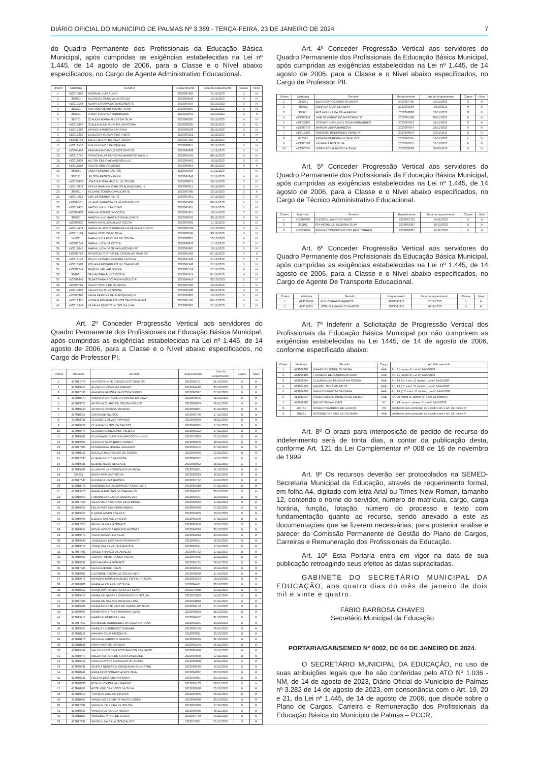DIÁRIO OFICIAL DO MUNICÍPIO DE PALMAS Nº 3.389 - TERÇA-FEIRA, 23 DE JANEIRO DE 2024 7
do Quadro Permanente dos Profissionais da Educação Básica Municipal, após cumpridas as exigências estabelecidas na Lei nº 1.445, de 14 agosto de 2006, para a Classe e o Nível abaixo especificados, no Cargo de Agente Administrativo Educacional.
| Ordem | Matrícula | Servidor | Requerimento | Data do requerimento | Classe | Nível |
| --- | --- | --- | --- | --- | --- | --- |
| 1. | 413016950 | ADRIANE DIAS ALVES | 2023067850 | 27/11/2023 | D | III |
| 2. | 303991 | ALCIRENE SARAIVA DE SOUZA | 2023066546 | 16/11/2023 | H | IV |
| 3. | 413013148 | ALMIR SARAIVA DO NASCIMENTO | 2023064347 | 30/10/2023 | D | III |
| 4. | 382321 | ANTONIO OLIVEIRA LIMA FILHO | 2023068087 | 28/11/2023 | E | III |
| 5. | 382631 | ARELY LACERDA RODRIGUES | 2023062663 | 18/10/2023 | D | II |
| 6. | 301751 | CLAUDIA MARIA ALVES DA SILVA | 2023068287 | 29/11/2023 | H | III |
| 7. | 413019397 | CLAUDINEIDE PEREIRA DA ROCHA | 2023068205 | 29/11/2023 | D | III |
| 8. | 413019200 | DANILO BARBOSA SANTANA | 2023068103 | 28/11/2023 | D | III |
| 9. | 413012952 | EDIELSON GUIMARAES VIEIRA | 2023066251 | 13/11/2023 | D | III |
| 10. | 413001763 | ELLIS REGINA DA SILVA ROCHA | 2023067160 | 22/11/2023 | F | II |
| 11. | 413013510 | EVA DELFINO TRANQUEIRA | 2023066877 | 20/11/2023 | D | III |
| 12. | 413004496 | FERNANDA CAMILO DOS SANTOS | 2023066399 | 14/11/2023 | D | III |
| 13. | 413013757 | FRANCIDALVA FERREIRA BARROSO ABREU | 2023065501 | 08/11/2023 | D | III |
| 14. | 413018038 | HILTON CELIO ALVARENGA LUZ | 2023066462 | 16/11/2023 | D | III |
| 15. | 413018116 | IOLETE RIBEIRO ALVES | 2023068554 | 30/11/2023 | D | II |
| 16. | 380031 | JAILK PEREIRA SANTOS | 2023066636 | 17/11/2023 | F | III |
| 17. | 300121 | JELSON REGES XAVIER | 2023067849 | 27/11/2023 | H | III |
| 18. | 413023836 | JOAO BATISTA MACIEL DE SOUSA | 2023068074 | 28/11/2023 | C | III |
| 19. | 413013073 | KARLA RAIANNY CARLOS ALBUQUERQUE | 2023068312 | 29/11/2023 | D | III |
| 20. | 380691 | KELIANE SOUSA CAVALCANTE | 2023067585 | 23/11/2023 | G | II |
| 21. | 413017451 | LEIA DIOGENES PINTO | 2023067851 | 27/11/2023 | C | III |
| 22. | 413004511 | LILIANE BARBOSA SILVA RODRIGUES | 2023065806 | 09/11/2023 | E | III |
| 23. | 413012657 | MACIEL DA LUZ FREITAS | 2023065957 | 10/11/2023 | D | III |
| 24. | 413007639 | MAEVIA GOMES DA COSTA | 2023065975 | 10/11/2023 | C | III |
| 25. | 380661 | MARCIA LUIZ MARTINS CAVALCANTE | 2023068561 | 30/11/2023 | F | III |
| 26. | 413009632 | MARIA ANGELICA ALVES SOUSA | 2023066681 | 17/11/2023 | D | III |
| 27. | 413012473 | MARIA DE JESUS PEREIRA DA SILVA MACHADO | 2023063709 | 25/10/2023 | D | III |
| 28. | 413015194 | MARIA JOSE CRUZ SILVA | 2023068584 | 30/11/2023 | D | III |
| 29. | 145861 | MARIA JULIA PEREIRA DE SOUSA | 2023063001 | 20/10/2023 | F | III |
| 30. | 413000748 | MARIA LUCIA DA COSTA | 2023066670 | 17/11/2023 | F | III |
| 31. | 413018042 | MARIA LUCIA DA SILVA NASCIMENTO | 2023065887 | 10/11/2023 | D | III |
| 32. | 413001758 | PATRICIA CRISTINA DE CARVALHO SANTOS | 2023065434 | 07/11/2023 | F | II |
| 33. | 413013149 | PAULO CESAR FERREIRA DA SILVA | 2023067949 | 27/11/2023 | C | II |
| 34. | 413013508 | POLIANA RODRIGUES DE CARVALHO | 2023067943 | 27/11/2023 | D | III |
| 35. | 413001749 | RAQUEL AGUIAR DUTRA | 2023067158 | 22/11/2023 | F | III |
| 36. | 304081 | SALVADORA ALVES COSTA | 2023065374 | 07/11/2023 | H | III |
| 37. | 413008449 | SEBASTIANA ROCHA EVANGELISTA | 2023064416 | 30/10/2023 | E | III |
| 38. | 413000708 | SUELY COSTA DE OLIVEIRA | 2023067650 | 23/11/2023 | F | III |
| 39. | 413019890 | TALLES DA SILVA SOUSA | 2023065660 | 08/11/2023 | D | III |
| 40. | 413005390 | VANIA PEREIRA DE ALBUQUERQUE | 2023065881 | 10/11/2023 | E | III |
| 41. | 413012327 | VITORIA RODRIGUES DOS SANTOS ALVES | 2023065181 | 06/11/2023 | D | III |
| 42. | 413016948 | ZILVANIA QUINTO DE SOUZA LIMA | 2023066997 | 21/11/2023 | D | III |
Art. 2º Conceder Progressão Vertical aos servidores do Quadro Permanente dos Profissionais da Educação Básica Municipal, após cumpridas as exigências estabelecidas na Lei nº 1.445, de 14 agosto de 2006, para a Classe e o Nível abaixo especificados, no Cargo de Professor PI.
| Ordem | Matrícula | Servidor | Requerimento | Data do requerimento | Classe | Nível |
| --- | --- | --- | --- | --- | --- | --- |
| 1. | 413017779 | ALYSSON NETE CHAVES DOS SANTOS | 2023064701 | 31/10/2023 | D | III |
| 2. | 413019927 | ALZIRENE CORREIA RIBEIRO | 2023064410 | 30/10/2023 | D | III |
| 3. | 413017596 | ANA RITA BATISTA DA COSTA NUNES | 2023065317 | 07/11/2023 | D | III |
| 4. | 413019779 | ANDREIA VENICIAS CARVALHO DA SILVA | 2023064696 | 31/10/2023 | D | III |
| 5. | 413019671 | ANTONIA CLARO DE SOUSA NOLETO | 2023065043 | 06/11/2023 | D | III |
| 6. | 413019743 | ANTONIA DA SILVA SILVEIRA | 2023064861 | 01/11/2023 | D | III |
| 7. | 413018055 | CAROLINE NELSON | 2023066736 | 17/11/2023 | D | III |
| 8. | 413018011 | CLAUDETE ALVES TAVARES | 2023065659 | 08/11/2023 | D | III |
| 9. | 413019829 | CLAUDIA DE SOUZA SANTOS | 2023066635 | 17/11/2023 | D | III |
| 10. | 413019873 | CLAUDIA GONCALVES PEREIRA | 2023065322 | 07/11/2023 | D | III |
| 11. | 413019482 | CLAUDIANE OLIVEIRA CARDOSO NUNES | 2023070909 | 01/11/2023 | D | III |
| 12. | 413019664 | CLEIA DA SILVA BRITO GOMES | 2023068506 | 30/11/2023 | D | III |
| 13. | 413017984 | DOURIVANIA MOURA LINHARES | 2023065452 | 07/11/2023 | D | III |
| 14. | 413018225 | EDUILZA RODRIGUES DE SOUSA | 2023066976 | 21/11/2023 | D | III |
| 15. | 413017635 | ELIANA DA LUZ BARBOSA | 2023066327 | 14/11/2023 | D | III |
| 16. | 413019931 | ELIENE ALVES RESENDE | 2023068092 | 28/11/2023 | C | II |
| 17. | 413019481 | ELIZANGELA RODRIGUES DA SILVA | 2023061901 | 11/10/2023 | D | III |
| 18. | 299521 | ERICA MORENO VIEIRA | 2023068313 | 29/11/2023 | G | III |
| 19. | 413017640 | EUDIMEIA LIMA BATISTA | 2023067772 | 24/11/2023 | D | III |
| 20. | 413018072 | EWANDELINA DE MORAES FOLHA LEITE | 2023065319 | 07/11/2023 | D | III |
| 21. | 413019876 | FABIANA FREITAS DE CARVALHO | 2023064282 | 30/10/2023 | D | III |
| 22. | 413019769 | FABRINA NOGUEIRA RODRIGUES | 2023062631 | 18/10/2023 | D | III |
| 23. | 413017963 | GILZA MARIA BARROS DE ALMEIDA | 2023066649 | 17/11/2023 | D | III |
| 24. | 413019424 | HELIA PATRICIA VIEIRA ABREU | 2023065408 | 07/11/2023 | D | III |
| 25. | 413019453 | ILANDIA ALVES SOARES | 2023067669 | 23/11/2023 | D | III |
| 26. | 413019693 | ILZIENE RAFAEL DA SILVA | 2023065299 | 07/11/2023 | D | III |
| 27. | 413017925 | IRENILDA MARIA GOMES | 2023065958 | 10/11/2023 | D | III |
| 28. | 413019957 | IRONE BORGES RIBEIRO MESSIAS | 2023064329 | 30/10/2023 | D | III |
| 29. | 413019579 | JALDA GOMES DA SILVA | 2023064313 | 30/10/2023 | D | III |
| 30. | 413019734 | JAQUELINE DOS SANTOS BARROS | 2023066571 | 16/11/2023 | D | III |
| 31. | 413019672 | JOAQUINA SILVA LIMA BATISTA | 2023067951 | 27/11/2023 | D | III |
| 32. | 413017591 | JOSELI FRANCO DE ARAUJO | 2023066732 | 17/11/2023 | D | III |
| 33. | 413019455 | JULINAR PEREIRA DOS ANJOS | 2023067656 | 23/11/2023 | D | III |
| 34. | 413019692 | KEDMA MARIA MORAES | 2023065132 | 06/11/2023 | D | III |
| 35. | 413017846 | LEIA REZENDE PERIS | 2023066576 | 16/11/2023 | D | III |
| 36. | 413019802 | LUCIRENE ROCHA DE SOUZA REIS | 2023064078 | 27/10/2023 | D | III |
| 37. | 413019578 | MARCIA FERNANDA ALVES FERREIRA SILVA | 2023062564 | 18/10/2023 | D | III |
| 38. | 413019806 | MARIA ALICE ARAUJO SILVA | 2023064411 | 30/10/2023 | D | III |
| 39. | 413019762 | MARIA APARECIDA ALVES DA SILVA | 2023070910 | 01/11/2023 | D | III |
| 40. | 413019816 | MARIA DE NASARE CORDEIRO DE SOUZA | 2023070913 | 14/11/2023 | D | III |
| 41. | 413017782 | MARIA DE NAZARE PEREIRA LIMA | 2023064898 | 01/11/2023 | D | III |
| 42. | 413019706 | MARIA GORETE LIMA DE CARVALHO SILVA | 2023064173 | 27/10/2023 | D | III |
| 43. | 413020467 | MARIA ORCYTANIA MARINHO LEITE | 2023064683 | 31/10/2023 | D | III |
| 44. | 413019712 | MARIENE PEREIRA LIMA | 2023064562 | 31/10/2023 | D | III |
| 45. | 413017869 | MARILENE RODRIGUES DA SILVA SANTANA | 2023064351 | 30/10/2023 | D | III |
| 46. | 413019825 | MARILON LOURENCO CARAIBA | 2023065169 | 06/11/2023 | D | III |
| 47. | 413018229 | MAYARA SILVA MESQUITA | 2023063011 | 20/10/2023 | D | III |
| 48. | 413018170 | MELANIA FABRICIO FRANCA | 2023064519 | 31/10/2023 | D | III |
| 49. | 413018148 | NAIRA MORAIS DA SILVA | 2023065184 | 06/11/2023 | D | III |
| 50. | 413019543 | NAUZILEIDES LIMA DOS SANTOS SANTIAGO | 2023065988 | 10/11/2023 | D | III |
| 51. | 413019677 | NELZIRAM REIS DE SOUSA ANDRADE | 2023066688 | 17/11/2023 | D | III |
| 52. | 413019929 | PAULA RAYANE CAVALCANTE UCHOA | 2023065898 | 10/11/2023 | C | III |
| 53. | 413020531 | QUESIA NERES DE CERQUEIRA SILVESTRE | 2023066570 | 16/11/2023 | C | III |
| 54. | 413018241 | RAIMUNDO NONATO ALVES VIDAL | 2023064382 | 30/10/2023 | D | III |
| 55. | 413019741 | REGINA DIAS VIEIRA PENHA | 2023063081 | 20/10/2023 | D | III |
| 56. | 413018236 | RITA DE CASSIA VAZ GABINO | 2023065163 | 06/11/2023 | D | II |
| 57. | 413018485 | ROSILENE CARDOSO DA SILVA | 2023062938 | 20/10/2023 | D | III |
| 58. | 413019814 | TAYNARA ARAUJO CHAVES | 2023065066 | 06/11/2023 | D | III |
| 59. | 413018507 | VANDA DO ESPIRITO SANTO LOPES | 2023064698 | 30/10/2023 | D | III |
| 60. | 413017991 | VANILDE TEIXEIRA DE SOUSA | 2023067920 | 27/11/2023 | D | III |
| 61. | 413019823 | VANUSA DE SOUSA ROCHA | 2023065665 | 08/11/2023 | D | III |
| 62. | 413018102 | WENDELL VIANA DE SOUSA | 2023067778 | 24/11/2023 | D | III |
| 63. | 413017992 | WESLEY DA SILVA GONCALVES | 2023070911 | 01/11/2023 | D | III |
Art. 4º Conceder Progressão Vertical aos servidores do Quadro Permanente dos Profissionais da Educação Básica Municipal, após cumpridas as exigências estabelecidas na Lei nº 1.445, de 14 agosto de 2006, para a Classe e o Nível abaixo especificados, no Cargo de Professor PII.
| Ordem | Matrícula | Servidor | Requerimento | Data do requerimento | Classe | Nível |
| --- | --- | --- | --- | --- | --- | --- |
| 1. | 258251 | ELCIA DO SOCORRO OLIVEIRA | 2023067782 | 24/11/2023 | G | III |
| 2. | 302611 | ADNA DA SILVA OLIVEIRA | 2023062646 | 18/10/2023 | H | III |
| 3. | 302651 | IRIS HELENA DA SILVA FREIRE | 2023068000 | 28/11/2023 | G | III |
| 4. | 413007349 | JAIR SEVERINO DO NASCIMENTO | 2023065580 | 08/11/2023 | E | IV |
| 5. | 413022807 | JOSINEY DUAILIBE E SILVA FERNANDES | 2023067013 | 21/11/2023 | C | III |
| 6. | 413000776 | MARCIA VIEIRA BARBOSA | 2023067076 | 21/11/2023 | F | III |
| 7. | 413019350 | ONESIMO RODRIGUES PEREIRA | 2023066876 | 20/11/2023 | D | IV |
| 8. | 877531 | RONEIDI PEREIRA DE SA ALVES | 2023066797 | 20/11/2023 | L | IV |
| 9. | 413005793 | VIVIANE AIRES SILVA | 2023067075 | 21/11/2023 | E | III |
| 10. | 413000767 | JEFFIRSON RAMOS DA SILVA | 2023039293 | 31/05/2023 | E | IV |
Art. 5º Conceder Progressão Vertical aos servidores do Quadro Permanente dos Profissionais da Educação Básica Municipal, após cumpridas as exigências estabelecidas na Lei nº 1.445, de 14 agosto de 2006, para a Classe e o Nível abaixo especificados, no Cargo de Técnico Administrativo Educacional.
| Ordem | Matrícula | Servidor | Requerimento | Data do requerimento | Classe | Nível |
| --- | --- | --- | --- | --- | --- | --- |
| 1. | 413009986 | CLESIO ELUIZIO DO REGO | 2023067732 | 24/11/2023 | C | III |
| 2. | 381101 | ISA MICHELLE BEZERRA SILVA | 2023062587 | 18/10/2023 | E | III |
| 3. | 413022806 | SANDRA CONCEICAO DOS REIS TORRES | 2023066397 | 14/11/2023 | C | II |
Art. 6º Conceder Progressão Vertical aos servidores do Quadro Permanente dos Profissionais da Educação Básica Municipal, após cumpridas as exigências estabelecidas na Lei nº 1.445, de 14 agosto de 2006, para a Classe e o Nível abaixo especificados, no Cargo de Agente De Transporte Educacional.
| Ordem | Matrícula | Servidor | Requerimento | Data do requerimento | Classe | Nível |
| --- | --- | --- | --- | --- | --- | --- |
| 1. | 413018199 | ADILIO PRADO BARROS | 2023067871 | 27/11/2023 | D | III |
| 2. | 413018627 | JOSE GUIMARAES CAMPOS | 2023065871 | 10/11/2023 | D | III |
Art. 7º Indeferir a Solicitação de Progressão Vertical dos Profissionais da Educação Básica Municipal por não cumprirem as exigências estabelecidas na Lei 1445, de 14 de agosto de 2006, conforme especificado abaixo:
| Ordem | Matrícula | Servidor | Cargo | Art. Não atendido |
| --- | --- | --- | --- | --- |
| 1. | 413009301 | DAIANY REZENDE OLIVEIRA | AAE | Art. 21, inciso III, Lei n° 1445/2006 |
| 2. | 413005104 | FRANKLIN DE ALMEIDA ANTERO | AAE | Art. 21, inciso III, Lei n° 1445/2006 |
| 3. | 413019397 | CLAUDINEIDE PEREIRA DA ROCHA | AAE | Art. 19 §1° e Art. 21 Inciso I, Lei n° 1445/2006 |
| 4. | 413004433 | MANOEL SERAFIM NETO | AAE | Art. 19 §1° e Art. 21 Inciso I, Lei n° 1445/2006 |
| 5. | 413019200 | DANILO BARBOSA SANTANA | AAE | Art. 19 §°1º e Art. 21 Inciso I, Lei n° 1445/2006 |
| 6. | 413013846 | PAULO SERGIO PEREIRA DE ABREU | AAE | Art. 20 Inciso III, alínea "b" e Art. 21 Inciso VI |
| 7. | 413019782 | BRUNO SILVA NEVES | PI | Art. 18, inciso I, alínea "a" Lei n° 1445/2006 |
| 8. | 299731 | ROGERIO BARROS DE LUCENA | PII | Indeferido pela comissão de acordo com o Art. 21, Inciso VI |
| 9. | 381221 | ROSIENE PEREIRA DE OLIVEIRA | AAE | Indeferido pela comissão de acordo com o Art. 21, Inciso VI |
Art. 8º O prazo para interposição de pedido de recurso do indeferimento será de trinta dias, a contar da publicação desta, conforme Art. 121 da Lei Complementar nº 008 de 16 de novembro de 1999.
Art. 9º Os recursos deverão ser protocolados na SEMED-Secretaria Municipal da Educação, através de requerimento formal, em folha A4, digitado com letra Arial ou Times New Roman, tamanho 12, contendo o nome do servidor, número de matrícula, cargo, carga horária, função, lotação, número do processo e texto com fundamentação quanto ao recurso, sendo anexado a este as documentações que se fizerem necessárias, para posterior análise e parecer da Comissão Permanente de Gestão do Plano de Cargos, Carreiras e Remuneração dos Profissionais da Educação.
Art. 10º Esta Portaria entra em vigor na data de sua publicação retroagindo seus efeitos as datas supracitadas.
GABINETE DO SECRETÁRIO MUNICIPAL DA EDUCAÇÃO, aos quatro dias do mês de janeiro de dois mil e vinte e quatro.
FÁBIO BARBOSA CHAVES
Secretário Municipal da Educação
PORTARIA/GAB/SEMED N° 0002, DE 04 DE JANEIRO DE 2024.
O SECRETÁRIO MUNICIPAL DA EDUCAÇÃO, no uso de suas atribuições legais que lhe são conferidas pelo ATO Nº 1.036 - NM, de 14 de agosto de 2023, Diário Oficial do Município de Palmas nº 3.282 de 14 de agosto de 2023, em consonância com o Art. 19, 20 e 21, da Lei nº 1.445, de 14 de agosto de 2006, que dispõe sobre o Plano de Cargos, Carreira e Remuneração dos Profissionais da Educação Básica do Município de Palmas – PCCR,